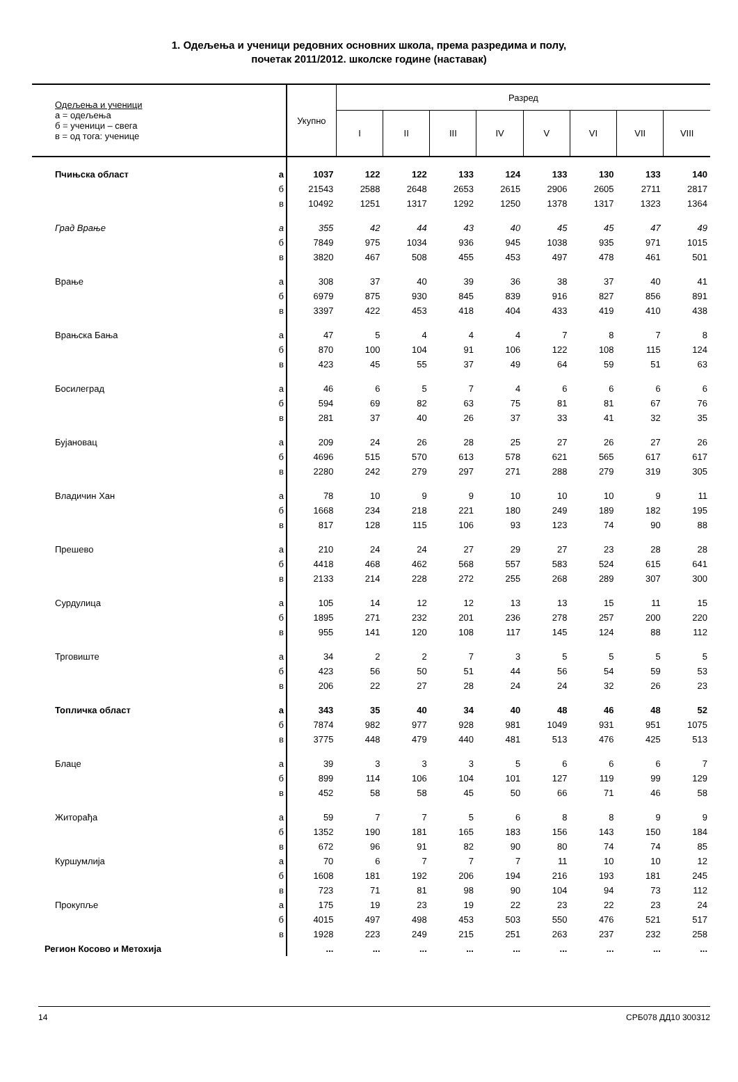1. Одељења и ученици редовних основних школа, према разредима и полу,
почетак 2011/2012. школске године (наставак)
| Одељења и ученици а = одељења б = ученици – свега в = од тога: ученице | | Укупно | Разред | | | | | | | |
| --- | --- | --- | --- | --- | --- | --- | --- | --- | --- | --- |
| | | | I | II | III | IV | V | VI | VII | VIII |
| Пчињска област | а | 1037 | 122 | 122 | 133 | 124 | 133 | 130 | 133 | 140 |
| | б | 21543 | 2588 | 2648 | 2653 | 2615 | 2906 | 2605 | 2711 | 2817 |
| | в | 10492 | 1251 | 1317 | 1292 | 1250 | 1378 | 1317 | 1323 | 1364 |
| Град Врање | а | 355 | 42 | 44 | 43 | 40 | 45 | 45 | 47 | 49 |
| | б | 7849 | 975 | 1034 | 936 | 945 | 1038 | 935 | 971 | 1015 |
| | в | 3820 | 467 | 508 | 455 | 453 | 497 | 478 | 461 | 501 |
| Врање | а | 308 | 37 | 40 | 39 | 36 | 38 | 37 | 40 | 41 |
| | б | 6979 | 875 | 930 | 845 | 839 | 916 | 827 | 856 | 891 |
| | в | 3397 | 422 | 453 | 418 | 404 | 433 | 419 | 410 | 438 |
| Врањска Бања | а | 47 | 5 | 4 | 4 | 4 | 7 | 8 | 7 | 8 |
| | б | 870 | 100 | 104 | 91 | 106 | 122 | 108 | 115 | 124 |
| | в | 423 | 45 | 55 | 37 | 49 | 64 | 59 | 51 | 63 |
| Босилеград | а | 46 | 6 | 5 | 7 | 4 | 6 | 6 | 6 | 6 |
| | б | 594 | 69 | 82 | 63 | 75 | 81 | 81 | 67 | 76 |
| | в | 281 | 37 | 40 | 26 | 37 | 33 | 41 | 32 | 35 |
| Бујановац | а | 209 | 24 | 26 | 28 | 25 | 27 | 26 | 27 | 26 |
| | б | 4696 | 515 | 570 | 613 | 578 | 621 | 565 | 617 | 617 |
| | в | 2280 | 242 | 279 | 297 | 271 | 288 | 279 | 319 | 305 |
| Владичин Хан | а | 78 | 10 | 9 | 9 | 10 | 10 | 10 | 9 | 11 |
| | б | 1668 | 234 | 218 | 221 | 180 | 249 | 189 | 182 | 195 |
| | в | 817 | 128 | 115 | 106 | 93 | 123 | 74 | 90 | 88 |
| Прешево | а | 210 | 24 | 24 | 27 | 29 | 27 | 23 | 28 | 28 |
| | б | 4418 | 468 | 462 | 568 | 557 | 583 | 524 | 615 | 641 |
| | в | 2133 | 214 | 228 | 272 | 255 | 268 | 289 | 307 | 300 |
| Сурдулица | а | 105 | 14 | 12 | 12 | 13 | 13 | 15 | 11 | 15 |
| | б | 1895 | 271 | 232 | 201 | 236 | 278 | 257 | 200 | 220 |
| | в | 955 | 141 | 120 | 108 | 117 | 145 | 124 | 88 | 112 |
| Трговиште | а | 34 | 2 | 2 | 7 | 3 | 5 | 5 | 5 | 5 |
| | б | 423 | 56 | 50 | 51 | 44 | 56 | 54 | 59 | 53 |
| | в | 206 | 22 | 27 | 28 | 24 | 24 | 32 | 26 | 23 |
| Топличка област | а | 343 | 35 | 40 | 34 | 40 | 48 | 46 | 48 | 52 |
| | б | 7874 | 982 | 977 | 928 | 981 | 1049 | 931 | 951 | 1075 |
| | в | 3775 | 448 | 479 | 440 | 481 | 513 | 476 | 425 | 513 |
| Блаце | а | 39 | 3 | 3 | 3 | 5 | 6 | 6 | 6 | 7 |
| | б | 899 | 114 | 106 | 104 | 101 | 127 | 119 | 99 | 129 |
| | в | 452 | 58 | 58 | 45 | 50 | 66 | 71 | 46 | 58 |
| Житорађа | а | 59 | 7 | 7 | 5 | 6 | 8 | 8 | 9 | 9 |
| | б | 1352 | 190 | 181 | 165 | 183 | 156 | 143 | 150 | 184 |
| | в | 672 | 96 | 91 | 82 | 90 | 80 | 74 | 74 | 85 |
| Куршумлија | а | 70 | 6 | 7 | 7 | 7 | 11 | 10 | 10 | 12 |
| | б | 1608 | 181 | 192 | 206 | 194 | 216 | 193 | 181 | 245 |
| | в | 723 | 71 | 81 | 98 | 90 | 104 | 94 | 73 | 112 |
| Прокупље | а | 175 | 19 | 23 | 19 | 22 | 23 | 22 | 23 | 24 |
| | б | 4015 | 497 | 498 | 453 | 503 | 550 | 476 | 521 | 517 |
| | в | 1928 | 223 | 249 | 215 | 251 | 263 | 237 | 232 | 258 |
| Регион Косово и Метохија | | ... | ... | ... | ... | ... | ... | ... | ... | ... |
14 СРБ078 ДД10 300312